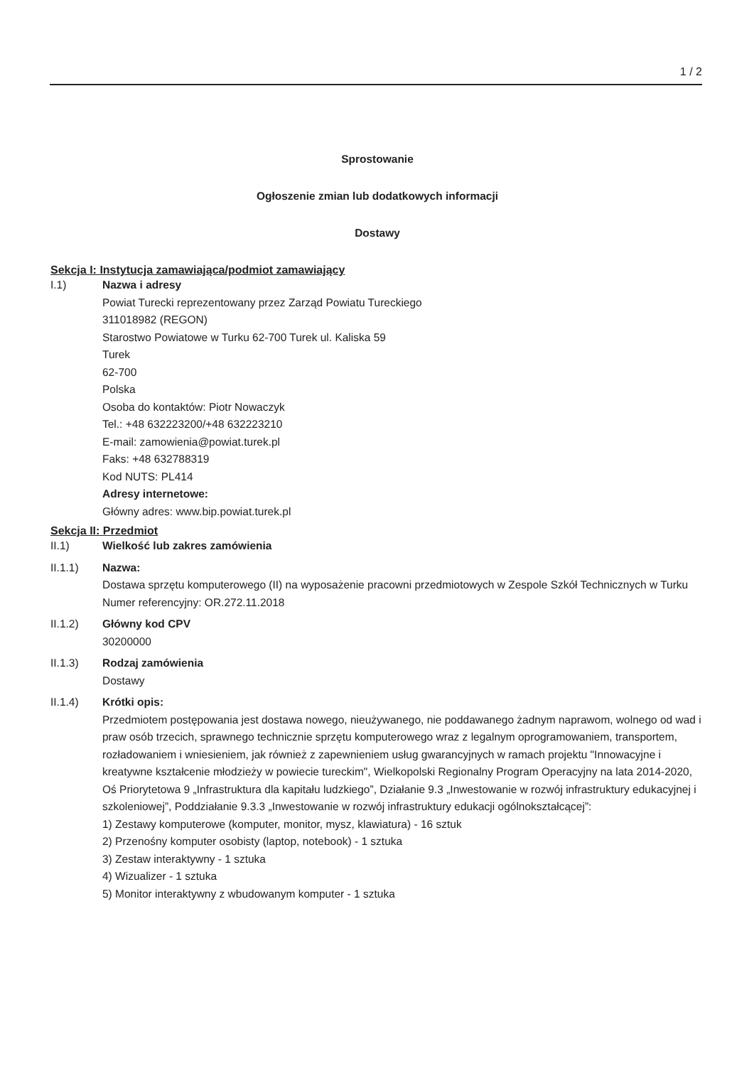1 / 2
Sprostowanie
Ogłoszenie zmian lub dodatkowych informacji
Dostawy
Sekcja I: Instytucja zamawiająca/podmiot zamawiający
I.1) Nazwa i adresy
Powiat Turecki reprezentowany przez Zarząd Powiatu Tureckiego
311018982 (REGON)
Starostwo Powiatowe w Turku 62-700 Turek ul. Kaliska 59
Turek
62-700
Polska
Osoba do kontaktów: Piotr Nowaczyk
Tel.: +48 632223200/+48 632223210
E-mail: zamowienia@powiat.turek.pl
Faks: +48 632788319
Kod NUTS: PL414
Adresy internetowe:
Główny adres: www.bip.powiat.turek.pl
Sekcja II: Przedmiot
II.1) Wielkość lub zakres zamówienia
II.1.1) Nazwa:
Dostawa sprzętu komputerowego (II) na wyposażenie pracowni przedmiotowych w Zespole Szkół Technicznych w Turku
Numer referencyjny: OR.272.11.2018
II.1.2) Główny kod CPV
30200000
II.1.3) Rodzaj zamówienia
Dostawy
II.1.4) Krótki opis:
Przedmiotem postępowania jest dostawa nowego, nieużywanego, nie poddawanego żadnym naprawom, wolnego od wad i praw osób trzecich, sprawnego technicznie sprzętu komputerowego wraz z legalnym oprogramowaniem, transportem, rozładowaniem i wniesieniem, jak również z zapewnieniem usług gwarancyjnych w ramach projektu "Innowacyjne i kreatywne kształcenie młodzieży w powiecie tureckim", Wielkopolski Regionalny Program Operacyjny na lata 2014-2020, Oś Priorytetowa 9 „Infrastruktura dla kapitału ludzkiego”, Działanie 9.3 „Inwestowanie w rozwój infrastruktury edukacyjnej i szkoleniowej”, Poddziałanie 9.3.3 „Inwestowanie w rozwój infrastruktury edukacji ogólnokształcącej”:
1) Zestawy komputerowe (komputer, monitor, mysz, klawiatura) - 16 sztuk
2) Przenośny komputer osobisty (laptop, notebook) - 1 sztuka
3) Zestaw interaktywny - 1 sztuka
4) Wizualizer - 1 sztuka
5) Monitor interaktywny z wbudowanym komputer - 1 sztuka